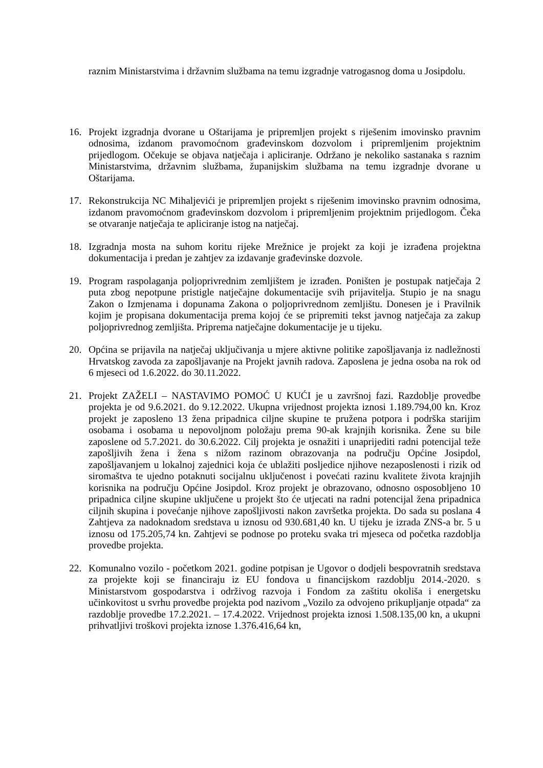raznim Ministarstvima i državnim službama na temu izgradnje vatrogasnog doma u Josipdolu.
16. Projekt izgradnja dvorane u Oštarijama je pripremljen projekt s riješenim imovinsko pravnim odnosima, izdanom pravomoćnom građevinskom dozvolom i pripremljenim projektnim prijedlogom. Očekuje se objava natječaja i apliciranje. Održano je nekoliko sastanaka s raznim Ministarstvima, državnim službama, županijskim službama na temu izgradnje dvorane u Oštarijama.
17. Rekonstrukcija NC Mihaljevići je pripremljen projekt s riješenim imovinsko pravnim odnosima, izdanom pravomoćnom građevinskom dozvolom i pripremljenim projektnim prijedlogom. Čeka se otvaranje natječaja te apliciranje istog na natječaj.
18. Izgradnja mosta na suhom koritu rijeke Mrežnice je projekt za koji je izrađena projektna dokumentacija i predan je zahtjev za izdavanje građevinske dozvole.
19. Program raspolaganja poljoprivrednim zemljištem je izrađen. Poništen je postupak natječaja 2 puta zbog nepotpune pristigle natječajne dokumentacije svih prijavitelja. Stupio je na snagu Zakon o Izmjenama i dopunama Zakona o poljoprivrednom zemljištu. Donesen je i Pravilnik kojim je propisana dokumentacija prema kojoj će se pripremiti tekst javnog natječaja za zakup poljoprivrednog zemljišta. Priprema natječajne dokumentacije je u tijeku.
20. Općina se prijavila na natječaj uključivanja u mjere aktivne politike zapošljavanja iz nadležnosti Hrvatskog zavoda za zapošljavanje na Projekt javnih radova. Zaposlena je jedna osoba na rok od 6 mjeseci od 1.6.2022. do 30.11.2022.
21. Projekt ZAŽELI – NASTAVIMO POMOĆ U KUĆI je u završnoj fazi. Razdoblje provedbe projekta je od 9.6.2021. do 9.12.2022. Ukupna vrijednost projekta iznosi 1.189.794,00 kn. Kroz projekt je zaposleno 13 žena pripadnica ciljne skupine te pružena potpora i podrška starijim osobama i osobama u nepovoljnom položaju prema 90-ak krajnjih korisnika. Žene su bile zaposlene od 5.7.2021. do 30.6.2022. Cilj projekta je osnažiti i unaprijediti radni potencijal teže zapošljivih žena i žena s nižom razinom obrazovanja na području Općine Josipdol, zapošljavanjem u lokalnoj zajednici koja će ublažiti posljedice njihove nezaposlenosti i rizik od siromaštva te ujedno potaknuti socijalnu uključenost i povećati razinu kvalitete života krajnjih korisnika na području Općine Josipdol. Kroz projekt je obrazovano, odnosno osposobljeno 10 pripadnica ciljne skupine uključene u projekt što će utjecati na radni potencijal žena pripadnica ciljnih skupina i povećanje njihove zapošljivosti nakon završetka projekta. Do sada su poslana 4 Zahtjeva za nadoknadom sredstava u iznosu od 930.681,40 kn. U tijeku je izrada ZNS-a br. 5 u iznosu od 175.205,74 kn. Zahtjevi se podnose po proteku svaka tri mjeseca od početka razdoblja provedbe projekta.
22. Komunalno vozilo - početkom 2021. godine potpisan je Ugovor o dodjeli bespovratnih sredstava za projekte koji se financiraju iz EU fondova u financijskom razdoblju 2014.-2020. s Ministarstvom gospodarstva i održivog razvoja i Fondom za zaštitu okoliša i energetsku učinkovitost u svrhu provedbe projekta pod nazivom „Vozilo za odvojeno prikupljanje otpada“ za razdoblje provedbe 17.2.2021. – 17.4.2022. Vrijednost projekta iznosi 1.508.135,00 kn, a ukupni prihvatljivi troškovi projekta iznose 1.376.416,64 kn,